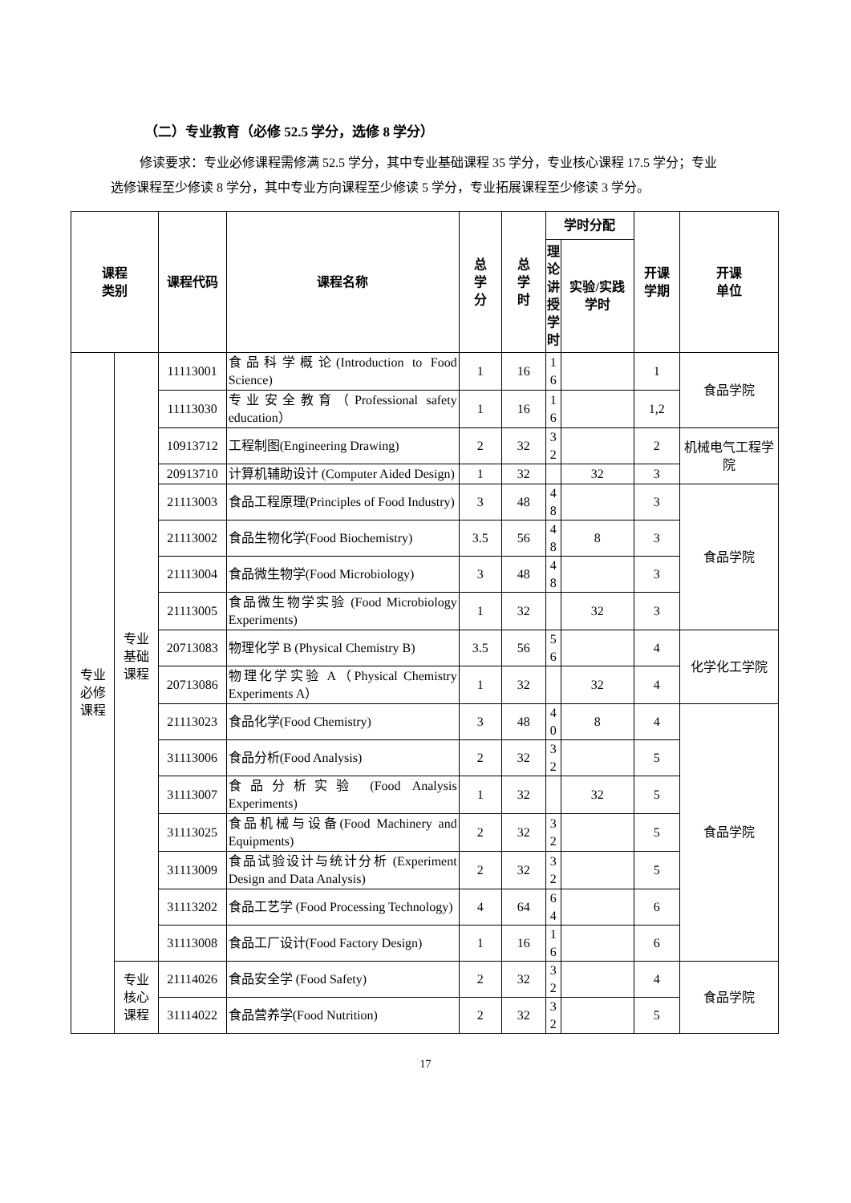（二）专业教育（必修 52.5 学分，选修 8 学分）
修读要求：专业必修课程需修满 52.5 学分，其中专业基础课程 35 学分，专业核心课程 17.5 学分；专业选修课程至少修读 8 学分，其中专业方向课程至少修读 5 学分，专业拓展课程至少修读 3 学分。
| 课程 类别 | | 课程代码 | 课程名称 | 总 学 分 | 总 学 时 | 学时分配 | | 开课 学期 | 开课 单位 |
| --- | --- | --- | --- | --- | --- | --- | --- | --- | --- |
| | | | | | | 理 论 讲 授 学 时 | 实验/实践 学时 | | |
| 专业 必修 课程 | 专业 基础 课程 | 11113001 | 食品科学概论(Introduction to Food Science) | 1 | 16 | 1 6 | | 1 | 食品学院 |
| | | 11113030 | 专业安全教育（Professional safety education） | 1 | 16 | 1 6 | | 1,2 | |
| | | 10913712 | 工程制图(Engineering Drawing) | 2 | 32 | 3 2 | | 2 | 机械电气工程学院 |
| | | 20913710 | 计算机辅助设计 (Computer Aided Design) | 1 | 32 | | 32 | 3 | |
| | | 21113003 | 食品工程原理(Principles of Food Industry) | 3 | 48 | 4 8 | | 3 | 食品学院 |
| | | 21113002 | 食品生物化学(Food Biochemistry) | 3.5 | 56 | 4 8 | 8 | 3 | |
| | | 21113004 | 食品微生物学(Food Microbiology) | 3 | 48 | 4 8 | | 3 | |
| | | 21113005 | 食品微生物学实验 (Food Microbiology Experiments) | 1 | 32 | | 32 | 3 | |
| | | 20713083 | 物理化学 B (Physical Chemistry B) | 3.5 | 56 | 5 6 | | 4 | 化学化工学院 |
| | | 20713086 | 物理化学实验 A（Physical Chemistry Experiments A） | 1 | 32 | | 32 | 4 | |
| | | 21113023 | 食品化学(Food Chemistry) | 3 | 48 | 4 0 | 8 | 4 | 食品学院 |
| | | 31113006 | 食品分析(Food Analysis) | 2 | 32 | 3 2 | | 5 | |
| | | 31113007 | 食品分析实验 (Food Analysis Experiments) | 1 | 32 | | 32 | 5 | |
| | | 31113025 | 食品机械与设备(Food Machinery and Equipments) | 2 | 32 | 3 2 | | 5 | |
| | | 31113009 | 食品试验设计与统计分析 (Experiment Design and Data Analysis) | 2 | 32 | 3 2 | | 5 | |
| | | 31113202 | 食品工艺学 (Food Processing Technology) | 4 | 64 | 6 4 | | 6 | |
| | | 31113008 | 食品工厂设计(Food Factory Design) | 1 | 16 | 1 6 | | 6 | |
| | 专业 核心 课程 | 21114026 | 食品安全学 (Food Safety) | 2 | 32 | 3 2 | | 4 | 食品学院 |
| | | 31114022 | 食品营养学(Food Nutrition) | 2 | 32 | 3 2 | | 5 | |
17